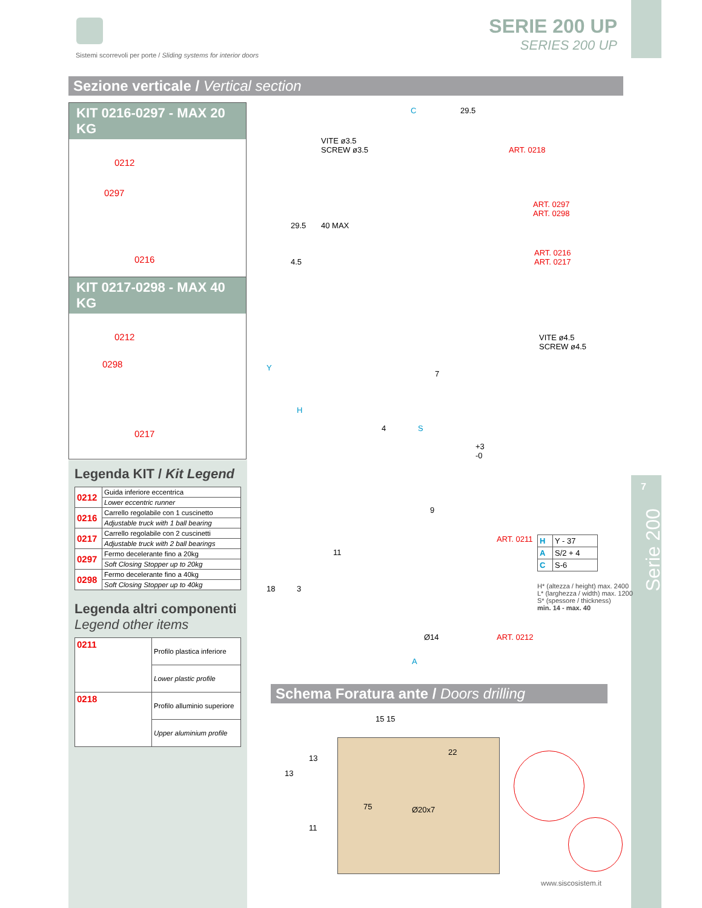Sistemi scorrevoli per porte / Sliding systems for interior doors
SERIE 200 UP
SERIES 200 UP
Sezione verticale / Vertical section
KIT 0216-0297 - MAX 20 KG
0212
0297
0216
KIT 0217-0298 - MAX 40 KG
0212
0298
0217
Legenda KIT / Kit Legend
| 0212 | Guida inferiore eccentrica |
| | Lower eccentric runner |
| 0216 | Carrello regolabile con 1 cuscinetto |
| | Adjustable truck with 1 ball bearing |
| 0217 | Carrello regolabile con 2 cuscinetti |
| | Adjustable truck with 2 ball bearings |
| 0297 | Fermo decelerante fino a 20kg |
| | Soft Closing Stopper up to 20kg |
| 0298 | Fermo decelerante fino a 40kg |
| | Soft Closing Stopper up to 40kg |
Legenda altri componenti
Legend other items
| 0211 | Profilo plastica inferiore |
| | Lower plastic profile |
| 0218 | Profilo alluminio superiore |
| | Upper aluminium profile |
C 29.5
VITE ø3.5
SCREW ø3.5
ART. 0218
ART. 0297
ART. 0298
ART. 0216
ART. 0217
VITE ø4.5
SCREW ø4.5
29.5 40 MAX
4.5
Y
H
7
4 S
+3
-0
9
ART. 0211
11
18 3
Ø14 ART. 0212
A
| H | Y - 37 |
| A | S/2 + 4 |
| C | S-6 |
H* (altezza / height) max. 2400
L* (larghezza / width) max. 1200
S* (spessore / thickness)
min. 14 - max. 40
7
Serie 200
Schema Foratura ante / Doors drilling
15 15
13
13
22
75 Ø20x7
11
www.siscosistem.it